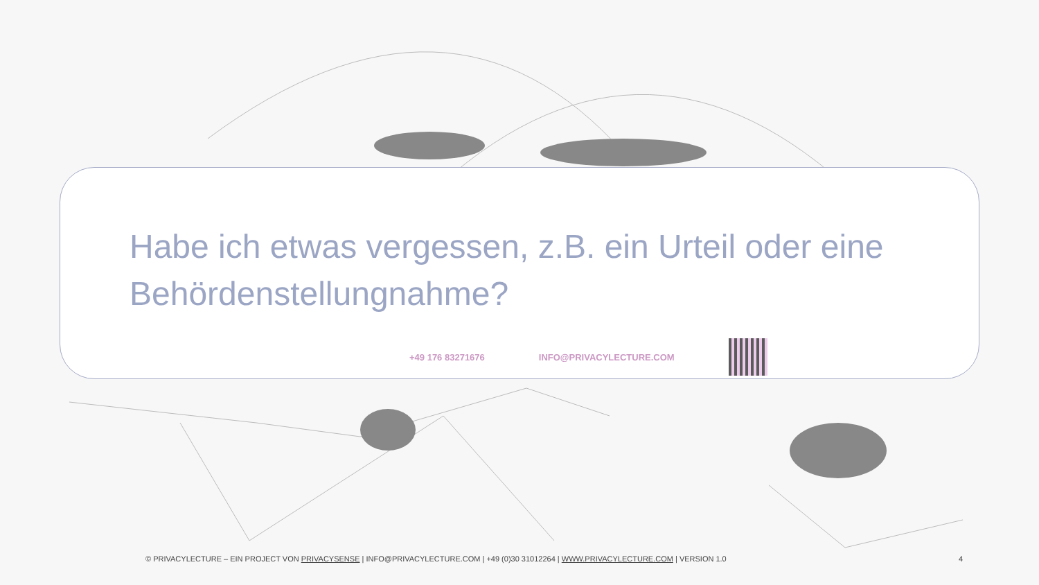Habe ich etwas vergessen, z.B. ein Urteil oder eine Behördenstellungnahme?
+49 176 83271676 INFO@PRIVACYLECTURE.COM
© PRIVACYLECTURE – EIN PROJECT VON PRIVACYSENSE | INFO@PRIVACYLECTURE.COM | +49 (0)30 31012264 | WWW.PRIVACYLECTURE.COM | VERSION 1.0
4